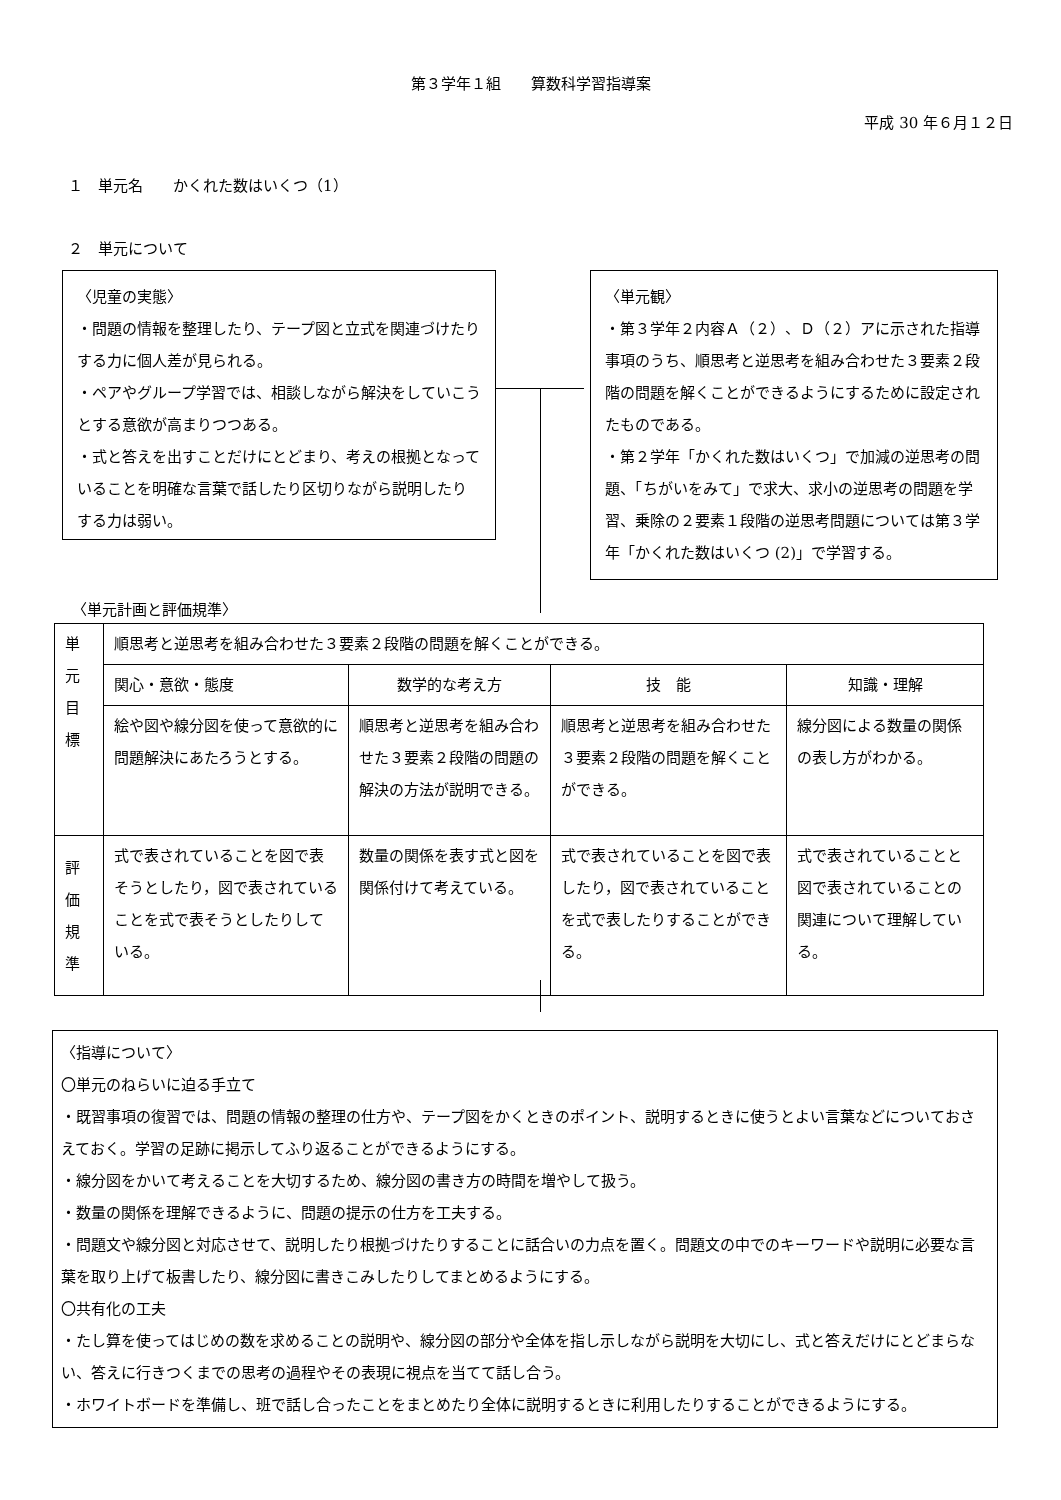第３学年１組　　算数科学習指導案
平成 30 年６月１２日
１　単元名　　かくれた数はいくつ（1）
２　単元について
〈児童の実態〉
・問題の情報を整理したり、テープ図と立式を関連づけたりする力に個人差が見られる。
・ペアやグループ学習では、相談しながら解決をしていこうとする意欲が高まりつつある。
・式と答えを出すことだけにとどまり、考えの根拠となっていることを明確な言葉で話したり区切りながら説明したりする力は弱い。
〈単元観〉
・第３学年２内容Ａ（２）、Ｄ（２）アに示された指導事項のうち、順思考と逆思考を組み合わせた３要素２段階の問題を解くことができるようにするために設定されたものである。
・第２学年「かくれた数はいくつ」で加減の逆思考の問題、「ちがいをみて」で求大、求小の逆思考の問題を学習、乗除の２要素１段階の逆思考問題については第３学年「かくれた数はいくつ (2)」で学習する。
〈単元計画と評価規準〉
| 単元目標 | 順思考と逆思考を組み合わせた３要素２段階の問題を解くことができる。 | | | |
| | 関心・意欲・態度 | 数学的な考え方 | 技 能 | 知識・理解 |
| | 絵や図や線分図を使って意欲的に問題解決にあたろうとする。 | 順思考と逆思考を組み合わせた３要素２段階の問題の解決の方法が説明できる。 | 順思考と逆思考を組み合わせた３要素２段階の問題を解くことができる。 | 線分図による数量の関係の表し方がわかる。 |
| 評価規準 | 式で表されていることを図で表そうとしたり，図で表されていることを式で表そうとしたりしている。 | 数量の関係を表す式と図を関係付けて考えている。 | 式で表されていることを図で表したり，図で表されていることを式で表したりすることができる。 | 式で表されていることと図で表されていることの関連について理解している。 |
〈指導について〉
〇単元のねらいに迫る手立て
・既習事項の復習では、問題の情報の整理の仕方や、テープ図をかくときのポイント、説明するときに使うとよい言葉などについておさえておく。学習の足跡に掲示してふり返ることができるようにする。
・線分図をかいて考えることを大切するため、線分図の書き方の時間を増やして扱う。
・数量の関係を理解できるように、問題の提示の仕方を工夫する。
・問題文や線分図と対応させて、説明したり根拠づけたりすることに話合いの力点を置く。問題文の中でのキーワードや説明に必要な言葉を取り上げて板書したり、線分図に書きこみしたりしてまとめるようにする。
〇共有化の工夫
・たし算を使ってはじめの数を求めることの説明や、線分図の部分や全体を指し示しながら説明を大切にし、式と答えだけにとどまらない、答えに行きつくまでの思考の過程やその表現に視点を当てて話し合う。
・ホワイトボードを準備し、班で話し合ったことをまとめたり全体に説明するときに利用したりすることができるようにする。